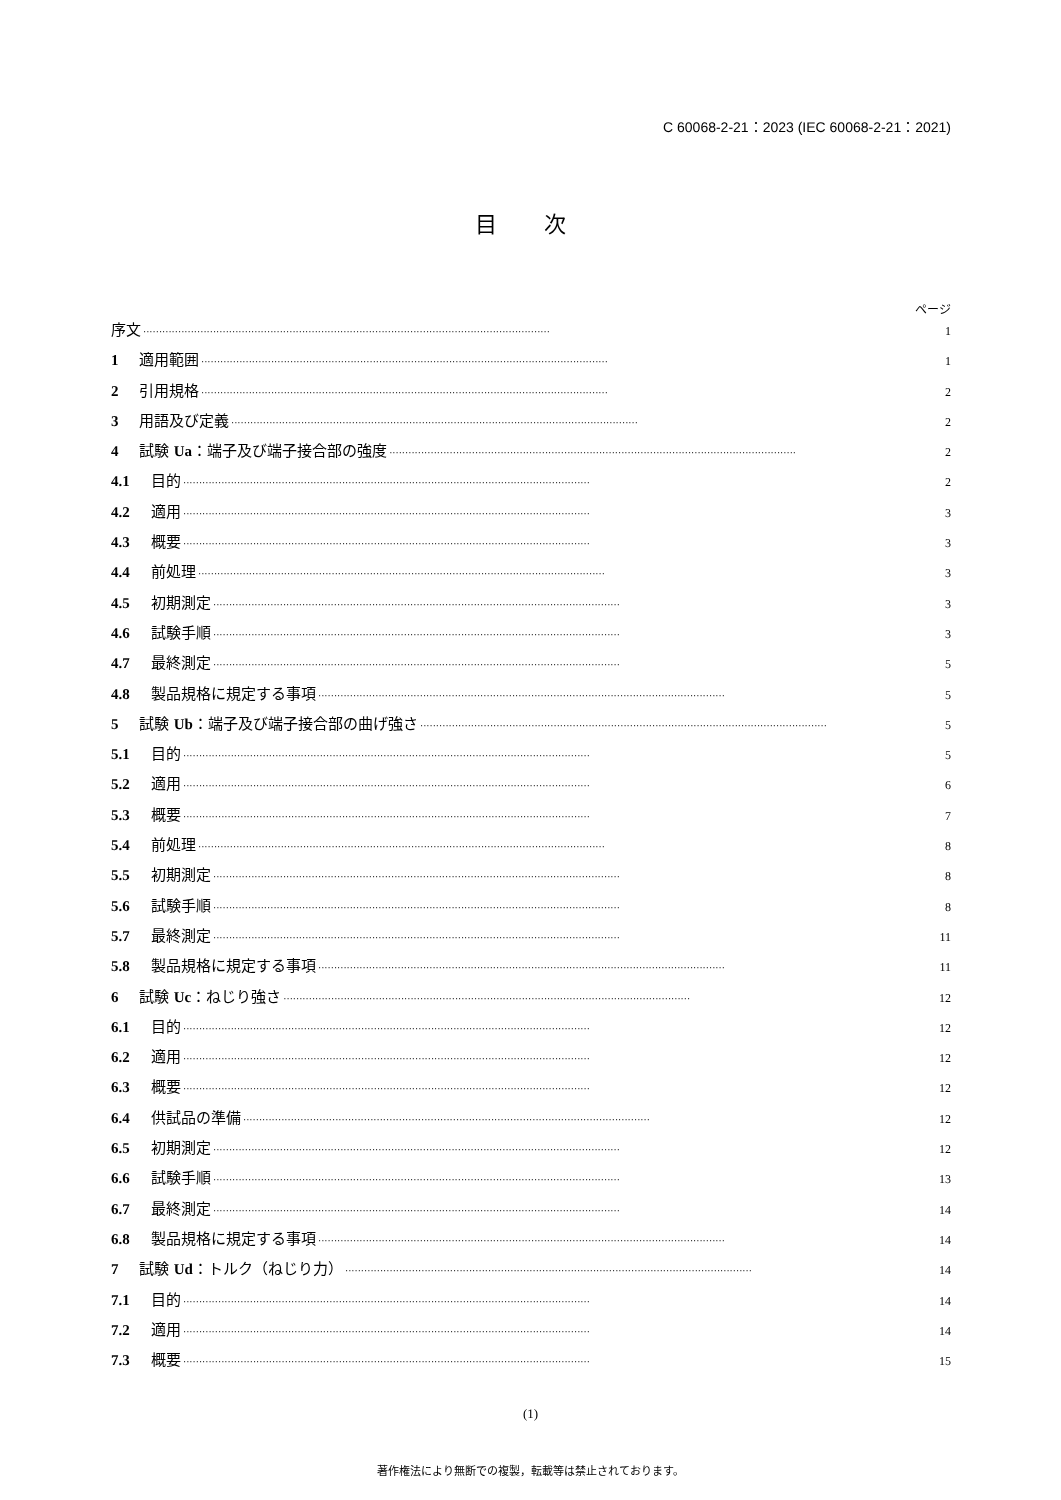C 60068-2-21：2023 (IEC 60068-2-21：2021)
目 次
ページ
序文 ································································································································ 1
1 適用範囲 ································································································································ 1
2 引用規格 ································································································································ 2
3 用語及び定義 ································································································································ 2
4 試験 Ua：端子及び端子接合部の強度 ································································································································ 2
4.1 目的 ································································································································ 2
4.2 適用 ································································································································ 3
4.3 概要 ································································································································ 3
4.4 前処理 ································································································································ 3
4.5 初期測定 ································································································································ 3
4.6 試験手順 ································································································································ 3
4.7 最終測定 ································································································································ 5
4.8 製品規格に規定する事項 ································································································································ 5
5 試験 Ub：端子及び端子接合部の曲げ強さ ································································································································ 5
5.1 目的 ································································································································ 5
5.2 適用 ································································································································ 6
5.3 概要 ································································································································ 7
5.4 前処理 ································································································································ 8
5.5 初期測定 ································································································································ 8
5.6 試験手順 ································································································································ 8
5.7 最終測定 ································································································································ 11
5.8 製品規格に規定する事項 ································································································································ 11
6 試験 Uc：ねじり強さ ································································································································ 12
6.1 目的 ································································································································ 12
6.2 適用 ································································································································ 12
6.3 概要 ································································································································ 12
6.4 供試品の準備 ································································································································ 12
6.5 初期測定 ································································································································ 12
6.6 試験手順 ································································································································ 13
6.7 最終測定 ································································································································ 14
6.8 製品規格に規定する事項 ································································································································ 14
7 試験 Ud：トルク（ねじり力） ································································································································ 14
7.1 目的 ································································································································ 14
7.2 適用 ································································································································ 14
7.3 概要 ································································································································ 15
(1)
著作権法により無断での複製，転載等は禁止されております。